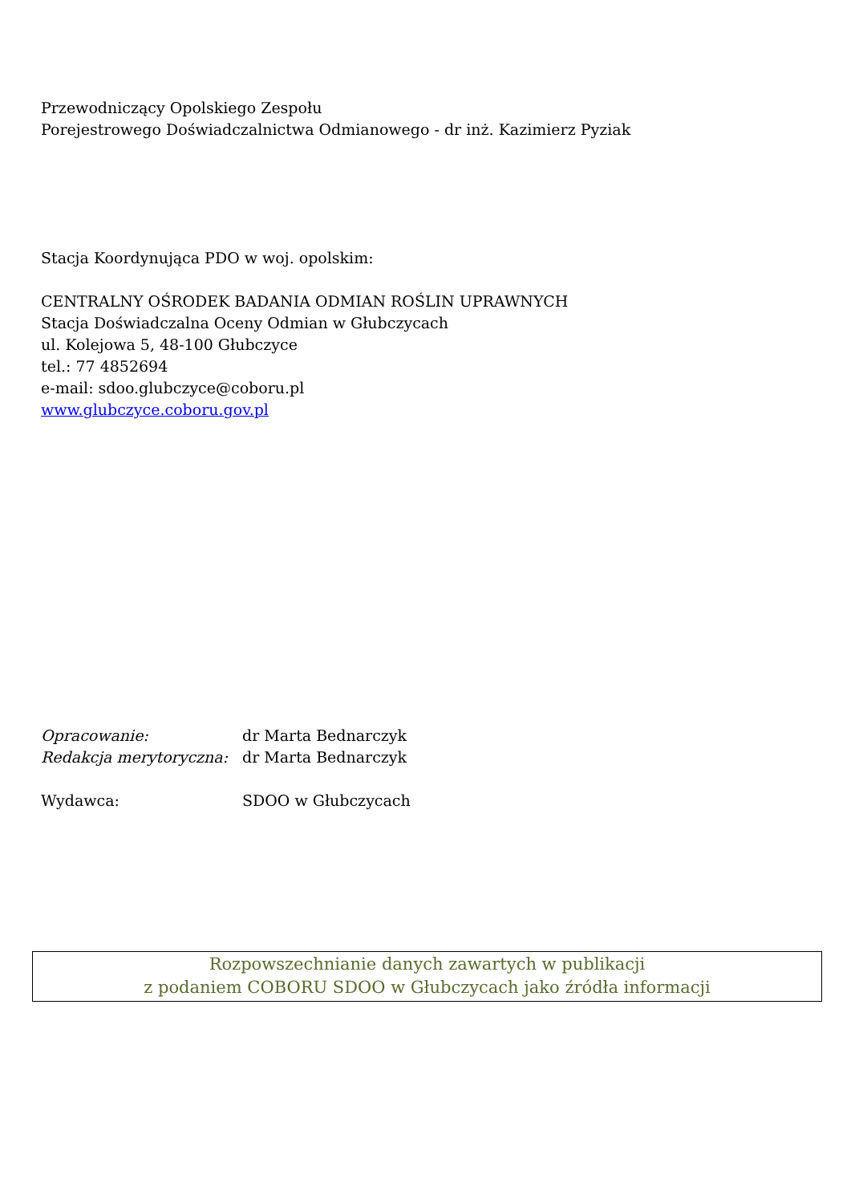Przewodniczący Opolskiego Zespołu
Porejestrowego Doświadczalnictwa Odmianowego - dr inż. Kazimierz Pyziak
Stacja Koordynująca PDO w woj. opolskim:
CENTRALNY OŚRODEK BADANIA ODMIAN ROŚLIN UPRAWNYCH
Stacja Doświadczalna Oceny Odmian w Głubczycach
ul. Kolejowa 5, 48-100 Głubczyce
tel.: 77 4852694
e-mail: sdoo.glubczyce@coboru.pl
www.glubczyce.coboru.gov.pl
| Opracowanie: | dr Marta Bednarczyk |
| Redakcja merytoryczna: | dr Marta Bednarczyk |
| Wydawca: | SDOO w Głubczycach |
Rozpowszechnianie danych zawartych w publikacji
z podaniem COBORU SDOO w Głubczycach jako źródła informacji